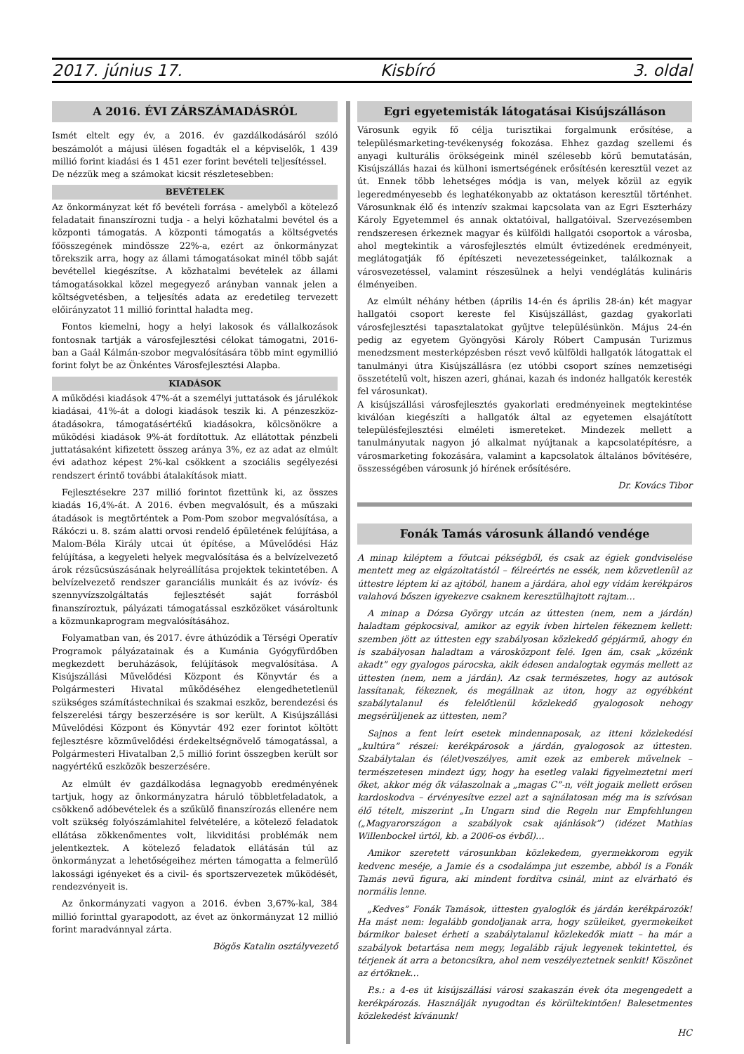2017. június 17. Kisbíró 3. oldal
A 2016. ÉVI ZÁRSZÁMADÁSRÓL
Ismét eltelt egy év, a 2016. év gazdálkodásáról szóló beszámolót a májusi ülésen fogadták el a képviselők, 1 439 millió forint kiadási és 1 451 ezer forint bevételi teljesítéssel.
De nézzük meg a számokat kicsit részletesebben:
BEVÉTELEK
Az önkormányzat két fő bevételi forrása - amelyből a kötelező feladatait finanszírozni tudja - a helyi közhatalmi bevétel és a központi támogatás. A központi támogatás a költségvetés főösszegének mindössze 22%-a, ezért az önkormányzat törekszik arra, hogy az állami támogatásokat minél több saját bevétellel kiegészítse. A közhatalmi bevételek az állami támogatásokkal közel megegyező arányban vannak jelen a költségvetésben, a teljesítés adata az eredetileg tervezett előirányzatot 11 millió forinttal haladta meg.
Fontos kiemelni, hogy a helyi lakosok és vállalkozások fontosnak tartják a városfejlesztési célokat támogatni, 2016-ban a Gaál Kálmán-szobor megvalósítására több mint egymillió forint folyt be az Önkéntes Városfejlesztési Alapba.
KIADÁSOK
A működési kiadások 47%-át a személyi juttatások és járulékok kiadásai, 41%-át a dologi kiadások teszik ki. A pénzeszköz-átadásokra, támogatásértékű kiadásokra, kölcsönökre a működési kiadások 9%-át fordítottuk. Az ellátottak pénzbeli juttatásaként kifizetett összeg aránya 3%, ez az adat az elmúlt évi adathoz képest 2%-kal csökkent a szociális segélyezési rendszert érintő további átalakítások miatt.
Fejlesztésekre 237 millió forintot fizettünk ki, az összes kiadás 16,4%-át. A 2016. évben megvalósult, és a műszaki átadások is megtörténtek a Pom-Pom szobor megvalósítása, a Rákóczi u. 8. szám alatti orvosi rendelő épületének felújítása, a Malom-Béla Király utcai út építése, a Művelődési Ház felújítása, a kegyeleti helyek megvalósítása és a belvízelvezető árok rézsűcsúszásának helyreállítása projektek tekintetében. A belvízelvezető rendszer garanciális munkáit és az ivóvíz- és szennyvízszolgáltatás fejlesztését saját forrásból finanszíroztuk, pályázati támogatással eszközöket vásároltunk a közmunkaprogram megvalósításához.
Folyamatban van, és 2017. évre áthúzódik a Térségi Operatív Programok pályázatainak és a Kumánia Gyógyfürdőben megkezdett beruházások, felújítások megvalósítása. A Kisújszállási Művelődési Központ és Könyvtár és a Polgármesteri Hivatal működéséhez elengedhetetlenül szükséges számítástechnikai és szakmai eszköz, berendezési és felszerelési tárgy beszerzésére is sor került. A Kisújszállási Művelődési Központ és Könyvtár 492 ezer forintot költött fejlesztésre közművelődési érdekeltségnövelő támogatással, a Polgármesteri Hivatalban 2,5 millió forint összegben került sor nagyértékű eszközök beszerzésére.
Az elmúlt év gazdálkodása legnagyobb eredményének tartjuk, hogy az önkormányzatra háruló többletfeladatok, a csökkenő adóbevételek és a szűkülő finanszírozás ellenére nem volt szükség folyószámlahitel felvételére, a kötelező feladatok ellátása zökkenőmentes volt, likviditási problémák nem jelentkeztek. A kötelező feladatok ellátásán túl az önkormányzat a lehetőségeihez mérten támogatta a felmerülő lakossági igényeket és a civil- és sportszervezetek működését, rendezvényeit is.
Az önkormányzati vagyon a 2016. évben 3,67%-kal, 384 millió forinttal gyarapodott, az évet az önkormányzat 12 millió forint maradvánnyal zárta.
Bögös Katalin osztályvezető
Egri egyetemisták látogatásai Kisújszálláson
Városunk egyik fő célja turisztikai forgalmunk erősítése, a településmarketing-tevékenység fokozása. Ehhez gazdag szellemi és anyagi kulturális örökségeink minél szélesebb körű bemutatásán, Kisújszállás hazai és külhoni ismertségének erősítésén keresztül vezet az út. Ennek több lehetséges módja is van, melyek közül az egyik legeredményesebb és leghatékonyabb az oktatáson keresztül történhet. Városunknak élő és intenzív szakmai kapcsolata van az Egri Eszterházy Károly Egyetemmel és annak oktatóival, hallgatóival. Szervezésemben rendszeresen érkeznek magyar és külföldi hallgatói csoportok a városba, ahol megtekintik a városfejlesztés elmúlt évtizedének eredményeit, meglátogatják fő építészeti nevezetességeinket, találkoznak a városvezetéssel, valamint részesülnek a helyi vendéglátás kulináris élményeiben.
Az elmúlt néhány hétben (április 14-én és április 28-án) két magyar hallgatói csoport kereste fel Kisújszállást, gazdag gyakorlati városfejlesztési tapasztalatokat gyűjtve településünkön. Május 24-én pedig az egyetem Gyöngyösi Károly Róbert Campusán Turizmus menedzsment mesterképzésben részt vevő külföldi hallgatók látogattak el tanulmányi útra Kisújszállásra (ez utóbbi csoport színes nemzetiségi összetételű volt, hiszen azeri, ghánai, kazah és indonéz hallgatók keresték fel városunkat).
A kisújszállási városfejlesztés gyakorlati eredményeinek megtekintése kiválóan kiegészíti a hallgatók által az egyetemen elsajátított településfejlesztési elméleti ismereteket. Mindezek mellett a tanulmányutak nagyon jó alkalmat nyújtanak a kapcsolatépítésre, a városmarketing fokozására, valamint a kapcsolatok általános bővítésére, összességében városunk jó hírének erősítésére.
Dr. Kovács Tibor
Fonák Tamás városunk állandó vendége
A minap kiléptem a főutcai pékségből, és csak az égiek gondviselése mentett meg az elgázoltatástól – félreértés ne essék, nem közvetlenül az úttestre léptem ki az ajtóból, hanem a járdára, ahol egy vidám kerékpáros valahová bőszen igyekezve csaknem keresztülhajtott rajtam…
A minap a Dózsa György utcán az úttesten (nem, nem a járdán) haladtam gépkocsival, amikor az egyik ívben hirtelen fékeznem kellett: szemben jött az úttesten egy szabályosan közlekedő gépjármű, ahogy én is szabályosan haladtam a városközpont felé. Igen ám, csak „közénk akadt” egy gyalogos párocska, akik édesen andalogtak egymás mellett az úttesten (nem, nem a járdán). Az csak természetes, hogy az autósok lassítanak, fékeznek, és megállnak az úton, hogy az egyébként szabálytalanul és felelőtlenül közlekedő gyalogosok nehogy megsérüljenek az úttesten, nem?
Sajnos a fent leírt esetek mindennaposak, az itteni közlekedési „kultúra” részei: kerékpárosok a járdán, gyalogosok az úttesten. Szabálytalan és (élet)veszélyes, amit ezek az emberek művelnek – természetesen mindezt úgy, hogy ha esetleg valaki figyelmeztetni meri őket, akkor még ők válaszolnak a „magas C”-n, vélt jogaik mellett erősen kardoskodva – érvényesítve ezzel azt a sajnálatosan még ma is szívósan élő tételt, miszerint „In Ungarn sind die Regeln nur Empfehlungen („Magyarországon a szabályok csak ajánlások”) (idézet Mathias Willenbockel úrtól, kb. a 2006-os évből)…
Amikor szeretett városunkban közlekedem, gyermekkorom egyik kedvenc meséje, a Jamie és a csodalámpa jut eszembe, abból is a Fonák Tamás nevű figura, aki mindent fordítva csinál, mint az elvárható és normális lenne.
„Kedves” Fonák Tamások, úttesten gyaloglók és járdán kerékpározók! Ha mást nem: legalább gondoljanak arra, hogy szüleiket, gyermekeiket bármikor baleset érheti a szabálytalanul közlekedők miatt – ha már a szabályok betartása nem megy, legalább rájuk legyenek tekintettel, és térjenek át arra a betoncsíkra, ahol nem veszélyeztetnek senkit! Köszönet az értőknek…
P.s.: a 4-es út kisújszállási városi szakaszán évek óta megengedett a kerékpározás. Használják nyugodtan és körültekintően! Balesetmentes közlekedést kívánunk!
HC